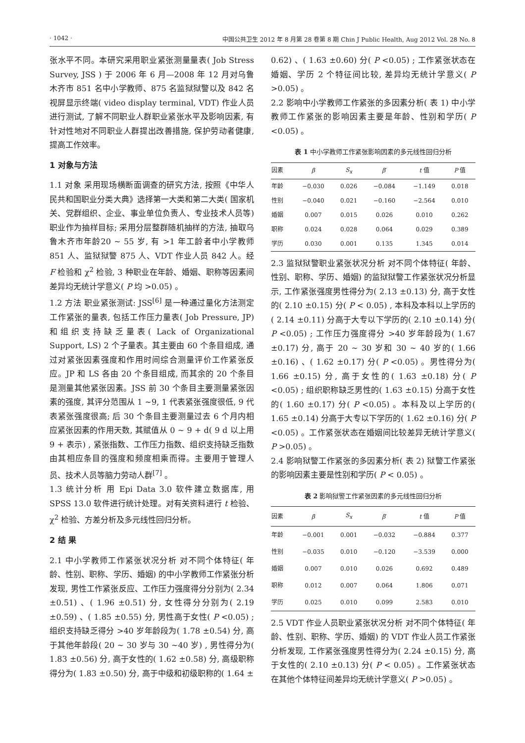· 1042 · 中国公共卫生 2012 年 8 月第 28 卷第 8 期 Chin J Public Health, Aug 2012 Vol. 28 No. 8
张水平不同。本研究采用职业紧张测量量表( Job Stress Survey, JSS ) 于 2006 年 6 月—2008 年 12 月对乌鲁木齐市 851 名中小学教师、875 名监狱狱警以及 842 名视屏显示终端( video display terminal, VDT) 作业人员进行测试, 了解不同职业人群职业紧张水平及影响因素, 有针对性地对不同职业人群提出改善措施, 保护劳动者健康, 提高工作效率。
1 对象与方法
1.1 对象 采用现场横断面调查的研究方法, 按照《中华人民共和国职业分类大典》选择第一大类和第二大类( 国家机关、党群组织、企业、事业单位负责人、专业技术人员等) 职业作为抽样目标; 采用分层整群随机抽样的方法, 抽取乌鲁木齐市年龄20 ~ 55 岁, 有 >1 年工龄者中小学教师 851 人、监狱狱警 875 人、VDT 作业人员 842 人。经 F 检验和 χ<sup>2</sup> 检验, 3 种职业在年龄、婚姻、职称等因素间差异均无统计学意义( P 均 >0.05) 。
1.2 方法 职业紧张测试: JSS<sup>[6]</sup> 是一种通过量化方法测定工作紧张的量表, 包括工作压力量表( Job Pressure, JP) 和组织支持缺乏量表( Lack of Organizational Support, LS) 2 个子量表。其主要由 60 个条目组成, 通过对紧张因素强度和作用时间综合测量评价工作紧张反应。JP 和 LS 各由 20 个条目组成, 而其余的 20 个条目是测量其他紧张因素。JSS 前 30 个条目主要测量紧张因素的强度, 其评分范围从 1 ~9, 1 代表紧张强度很低, 9 代表紧张强度很高; 后 30 个条目主要测量过去 6 个月内相应紧张因素的作用天数, 其赋值从 0 ~ 9 + d( 9 d 以上用 9 + 表示) , 紧张指数、工作压力指数、组织支持缺乏指数由其相应条目的强度和频度相乘而得。主要用于管理人员、技术人员等脑力劳动人群<sup>[7]</sup> 。
1.3 统计分析 用 Epi Data 3.0 软件建立数据库, 用 SPSS 13.0 软件进行统计处理。对有关资料进行 t 检验、χ<sup>2</sup> 检验、方差分析及多元线性回归分析。
2 结 果
2.1 中小学教师工作紧张状况分析 对不同个体特征( 年龄、性别、职称、学历、婚姻) 的中小学教师工作紧张分析发现, 男性工作紧张反应、工作压力强度得分分别为( 2.34 ±0.51) 、( 1.96 ±0.51) 分, 女性得分分别为( 2.19 ±0.59) 、( 1.85 ±0.55) 分, 男性高于女性( P <0.05) ; 组织支持缺乏得分 >40 岁年龄段为( 1.78 ±0.54) 分, 高于其他年龄段( 20 ~ 30 岁与 30 ~40 岁) , 男性得分为( 1.83 ±0.56) 分, 高于女性的( 1.62 ±0.58) 分, 高级职称得分为( 1.83 ±0.50) 分, 高于中级和初级职称的( 1.64 ±
0.62) 、( 1.63 ±0.60) 分( P <0.05) ; 工作紧张状态在婚姻、学历 2 个特征间比较, 差异均无统计学意义( P >0.05) 。
2.2 影响中小学教师工作紧张的多因素分析( 表 1) 中小学教师工作紧张的影响因素主要是年龄、性别和学历( P <0.05) 。
表 1 中小学教师工作紧张影响因素的多元线性回归分析
| 因素 | β | S<sub>x</sub> | β ′ | t 值 | P 值 |
| --- | --- | --- | --- | --- | --- |
| 年龄 | −0.030 | 0.026 | −0.084 | −1.149 | 0.018 |
| 性别 | −0.040 | 0.021 | −0.160 | −2.564 | 0.010 |
| 婚姻 | 0.007 | 0.015 | 0.026 | 0.010 | 0.262 |
| 职称 | 0.024 | 0.028 | 0.064 | 0.029 | 0.389 |
| 学历 | 0.030 | 0.001 | 0.135 | 1.345 | 0.014 |
2.3 监狱狱警职业紧张状况分析 对不同个体特征( 年龄、性别、职称、学历、婚姻) 的监狱狱警工作紧张状况分析显示, 工作紧张强度男性得分为( 2.13 ±0.13) 分, 高于女性的( 2.10 ±0.15) 分( P < 0.05) , 本科及本科以上学历的( 2.14 ±0.11) 分高于大专以下学历的( 2.10 ±0.14) 分( P <0.05) ; 工作压力强度得分 >40 岁年龄段为( 1.67 ±0.17) 分, 高于 20 ~ 30 岁和 30 ~ 40 岁的( 1.66 ±0.16) 、( 1.62 ±0.17) 分( P <0.05) 。男性得分为( 1.66 ±0.15) 分, 高于女性的( 1.63 ±0.18) 分( P <0.05) ; 组织职称缺乏男性的( 1.63 ±0.15) 分高于女性的( 1.60 ±0.17) 分( P <0.05) 。本科及以上学历的( 1.65 ±0.14) 分高于大专以下学历的( 1.62 ±0.16) 分( P <0.05) 。工作紧张状态在婚姻间比较差异无统计学意义( P >0.05) 。
2.4 影响狱警工作紧张的多因素分析( 表 2) 狱警工作紧张的影响因素主要是性别和学历( P < 0.05) 。
表 2 影响狱警工作紧张因素的多元线性回归分析
| 因素 | β | S<sub>x</sub> | β ′ | t 值 | P 值 |
| --- | --- | --- | --- | --- | --- |
| 年龄 | −0.001 | 0.001 | −0.032 | −0.884 | 0.377 |
| 性别 | −0.035 | 0.010 | −0.120 | −3.539 | 0.000 |
| 婚姻 | 0.007 | 0.010 | 0.026 | 0.692 | 0.489 |
| 职称 | 0.012 | 0.007 | 0.064 | 1.806 | 0.071 |
| 学历 | 0.025 | 0.010 | 0.099 | 2.583 | 0.010 |
2.5 VDT 作业人员职业紧张状况分析 对不同个体特征( 年龄、性别、职称、学历、婚姻) 的 VDT 作业人员工作紧张分析发现, 工作紧张强度男性得分为( 2.24 ±0.15) 分, 高于女性的( 2.10 ±0.13) 分( P < 0.05) 。工作紧张状态在其他个体特征间差异均无统计学意义( P >0.05) 。